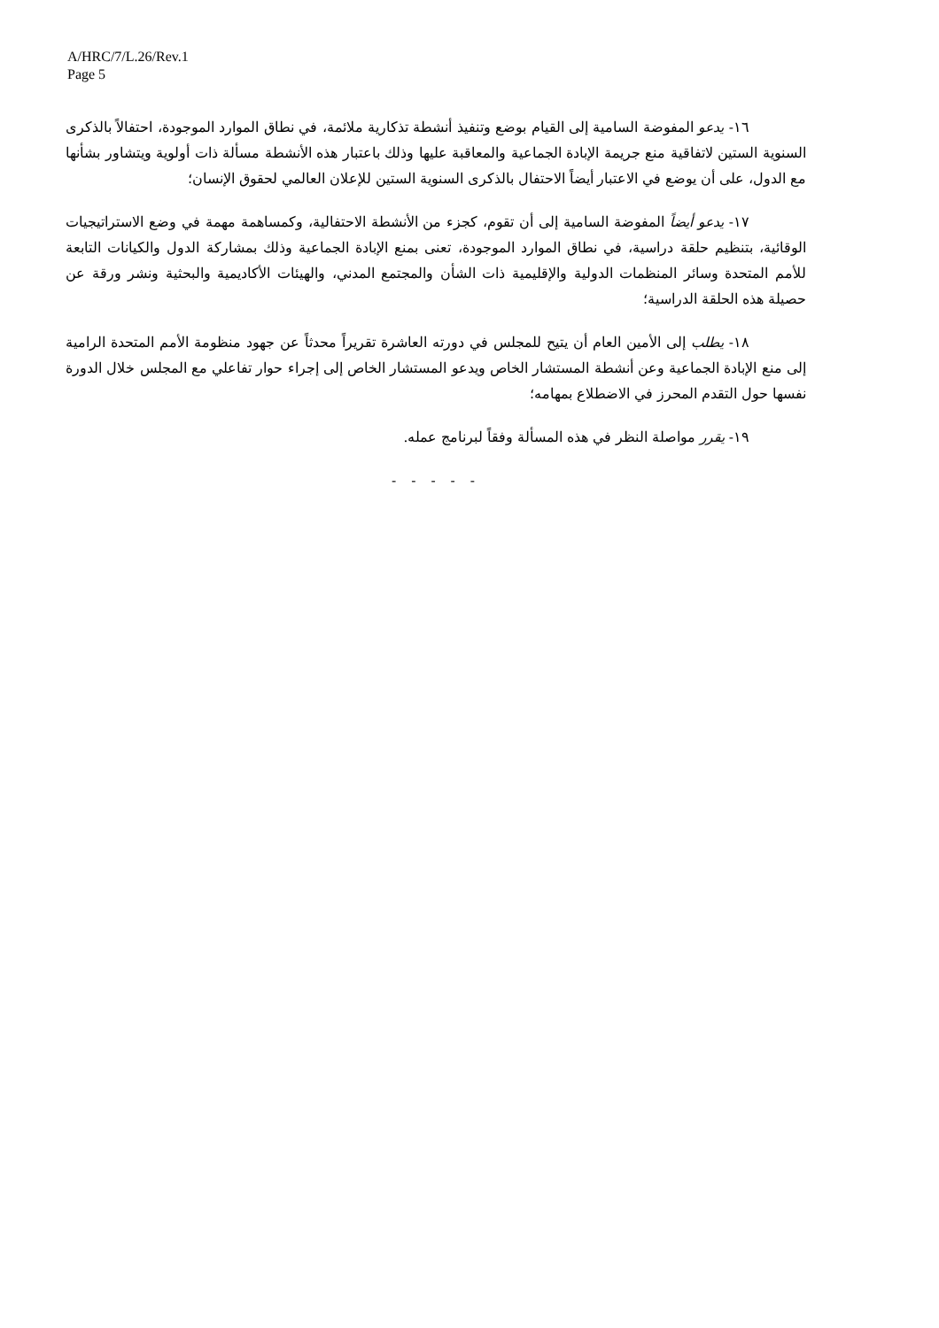A/HRC/7/L.26/Rev.1
Page 5
١٦- يدعو المفوضة السامية إلى القيام بوضع وتنفيذ أنشطة تذكارية ملائمة، في نطاق الموارد الموجودة، احتفالاً بالذكرى السنوية الستين لاتفاقية منع جريمة الإبادة الجماعية والمعاقبة عليها وذلك باعتبار هذه الأنشطة مسألة ذات أولوية ويتشاور بشأنها مع الدول، على أن يوضع في الاعتبار أيضاً الاحتفال بالذكرى السنوية الستين للإعلان العالمي لحقوق الإنسان؛
١٧- يدعو أيضاً المفوضة السامية إلى أن تقوم، كجزء من الأنشطة الاحتفالية، وكمساهمة مهمة في وضع الاستراتيجيات الوقائية، بتنظيم حلقة دراسية، في نطاق الموارد الموجودة، تعنى بمنع الإبادة الجماعية وذلك بمشاركة الدول والكيانات التابعة للأمم المتحدة وسائر المنظمات الدولية والإقليمية ذات الشأن والمجتمع المدني، والهيئات الأكاديمية والبحثية ونشر ورقة عن حصيلة هذه الحلقة الدراسية؛
١٨- يطلب إلى الأمين العام أن يتيح للمجلس في دورته العاشرة تقريراً محدثاً عن جهود منظومة الأمم المتحدة الرامية إلى منع الإبادة الجماعية وعن أنشطة المستشار الخاص ويدعو المستشار الخاص إلى إجراء حوار تفاعلي مع المجلس خلال الدورة نفسها حول التقدم المحرز في الاضطلاع بمهامه؛
١٩- يقرر مواصلة النظر في هذه المسألة وفقاً لبرنامج عمله.
- - - - -